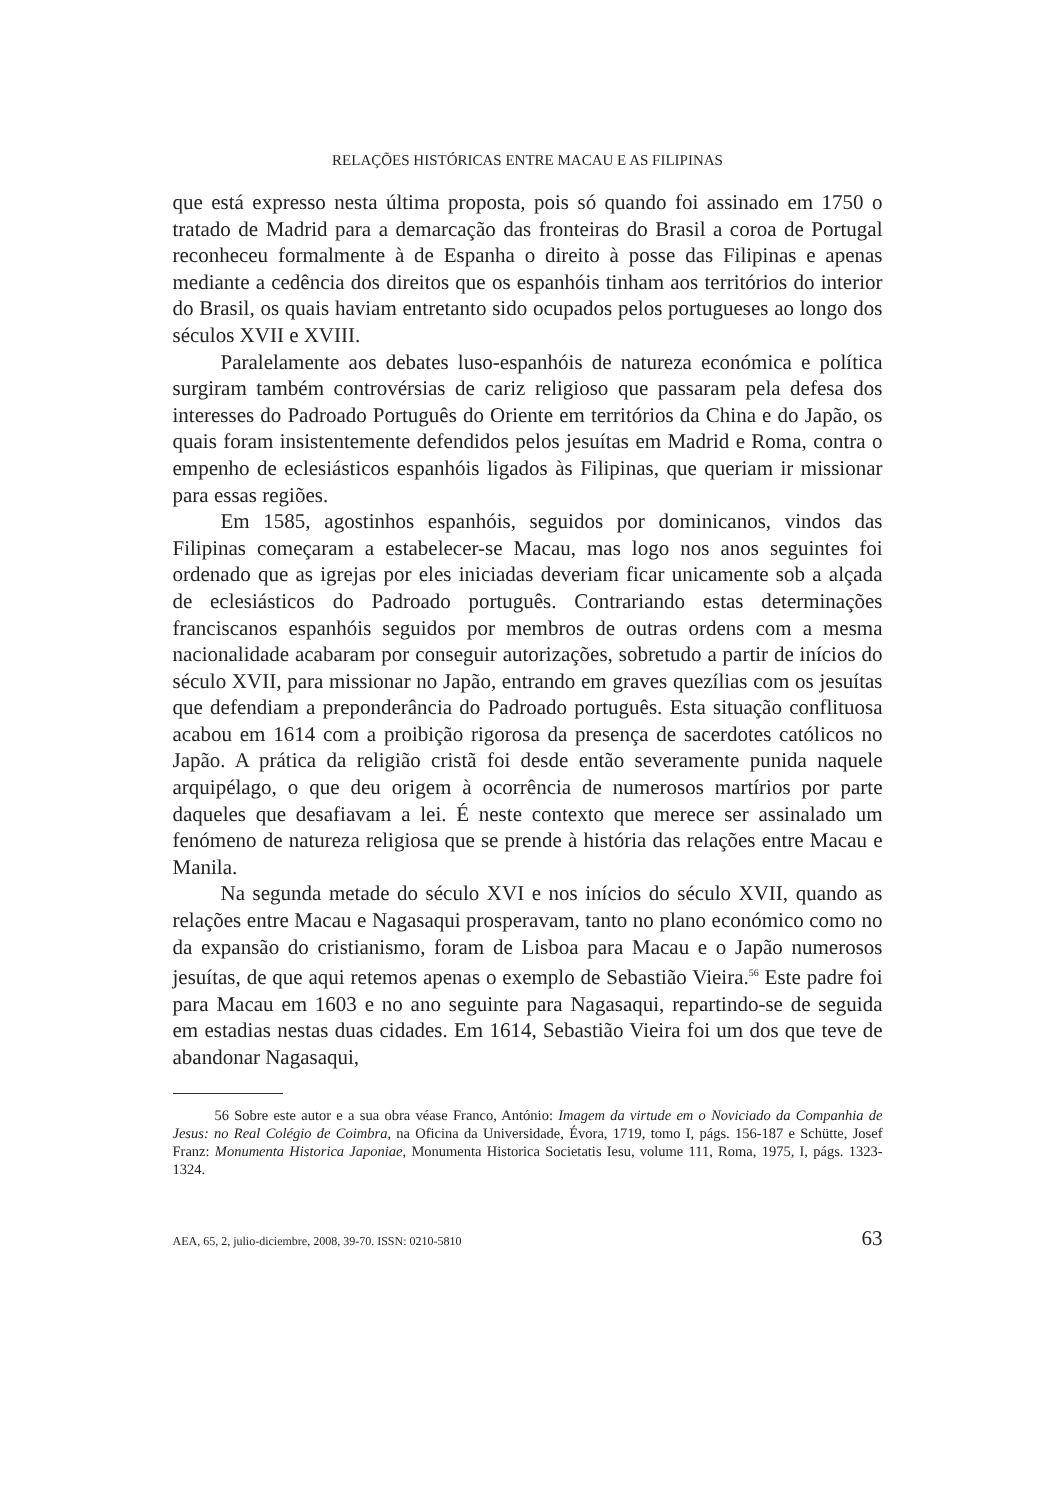RELAÇÕES HISTÓRICAS ENTRE MACAU E AS FILIPINAS
que está expresso nesta última proposta, pois só quando foi assinado em 1750 o tratado de Madrid para a demarcação das fronteiras do Brasil a coroa de Portugal reconheceu formalmente à de Espanha o direito à posse das Filipinas e apenas mediante a cedência dos direitos que os espanhóis tinham aos territórios do interior do Brasil, os quais haviam entretanto sido ocupados pelos portugueses ao longo dos séculos XVII e XVIII.
Paralelamente aos debates luso-espanhóis de natureza económica e política surgiram também controvérsias de cariz religioso que passaram pela defesa dos interesses do Padroado Português do Oriente em territórios da China e do Japão, os quais foram insistentemente defendidos pelos jesuítas em Madrid e Roma, contra o empenho de eclesiásticos espanhóis ligados às Filipinas, que queriam ir missionar para essas regiões.
Em 1585, agostinhos espanhóis, seguidos por dominicanos, vindos das Filipinas começaram a estabelecer-se Macau, mas logo nos anos seguintes foi ordenado que as igrejas por eles iniciadas deveriam ficar unicamente sob a alçada de eclesiásticos do Padroado português. Contrariando estas determinações franciscanos espanhóis seguidos por membros de outras ordens com a mesma nacionalidade acabaram por conseguir autorizações, sobretudo a partir de inícios do século XVII, para missionar no Japão, entrando em graves quezílias com os jesuítas que defendiam a preponderância do Padroado português. Esta situação conflituosa acabou em 1614 com a proibição rigorosa da presença de sacerdotes católicos no Japão. A prática da religião cristã foi desde então severamente punida naquele arquipélago, o que deu origem à ocorrência de numerosos martírios por parte daqueles que desafiavam a lei. É neste contexto que merece ser assinalado um fenómeno de natureza religiosa que se prende à história das relações entre Macau e Manila.
Na segunda metade do século XVI e nos inícios do século XVII, quando as relações entre Macau e Nagasaqui prosperavam, tanto no plano económico como no da expansão do cristianismo, foram de Lisboa para Macau e o Japão numerosos jesuítas, de que aqui retemos apenas o exemplo de Sebastião Vieira.<sup>56</sup> Este padre foi para Macau em 1603 e no ano seguinte para Nagasaqui, repartindo-se de seguida em estadias nestas duas cidades. Em 1614, Sebastião Vieira foi um dos que teve de abandonar Nagasaqui,
56 Sobre este autor e a sua obra véase Franco, António: Imagem da virtude em o Noviciado da Companhia de Jesus: no Real Colégio de Coimbra, na Oficina da Universidade, Évora, 1719, tomo I, págs. 156-187 e Schütte, Josef Franz: Monumenta Historica Japoniae, Monumenta Historica Societatis Iesu, volume 111, Roma, 1975, I, págs. 1323-1324.
AEA, 65, 2, julio-diciembre, 2008, 39-70. ISSN: 0210-5810 63